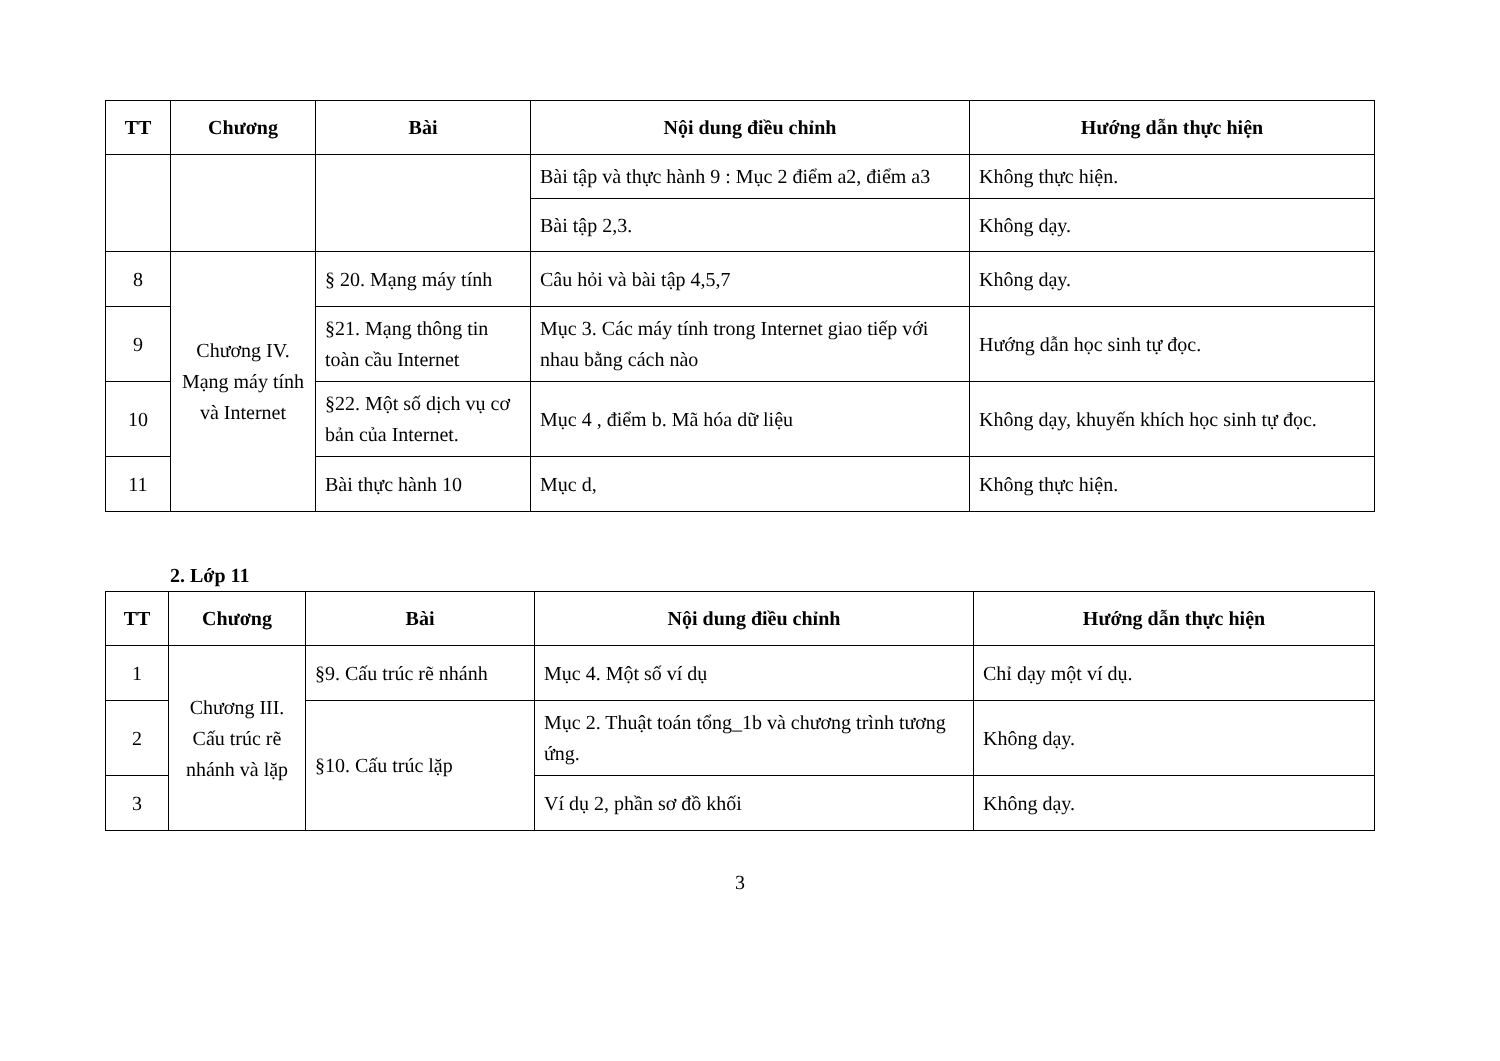| TT | Chương | Bài | Nội dung điều chỉnh | Hướng dẫn thực hiện |
| --- | --- | --- | --- | --- |
| | | | Bài tập và thực hành 9 : Mục 2 điểm a2, điểm a3 | Không thực hiện. |
| | | | Bài tập 2,3. | Không dạy. |
| 8 | Chương IV. Mạng máy tính và Internet | § 20. Mạng máy tính | Câu hỏi và bài tập 4,5,7 | Không dạy. |
| 9 | | §21. Mạng thông tin toàn cầu Internet | Mục 3. Các máy tính trong Internet giao tiếp với nhau bằng cách nào | Hướng dẫn học sinh tự đọc. |
| 10 | | §22. Một số dịch vụ cơ bản của Internet. | Mục 4 , điểm b. Mã hóa dữ liệu | Không dạy, khuyến khích học sinh tự đọc. |
| 11 | | Bài thực hành 10 | Mục d, | Không thực hiện. |
2. Lớp 11
| TT | Chương | Bài | Nội dung điều chỉnh | Hướng dẫn thực hiện |
| --- | --- | --- | --- | --- |
| 1 | Chương III. Cấu trúc rẽ nhánh và lặp | §9. Cấu trúc rẽ nhánh | Mục 4. Một số ví dụ | Chỉ dạy một ví dụ. |
| 2 | | §10. Cấu trúc lặp | Mục 2. Thuật toán tổng_1b và chương trình tương ứng. | Không dạy. |
| 3 | | | Ví dụ 2, phần sơ đồ khối | Không dạy. |
3